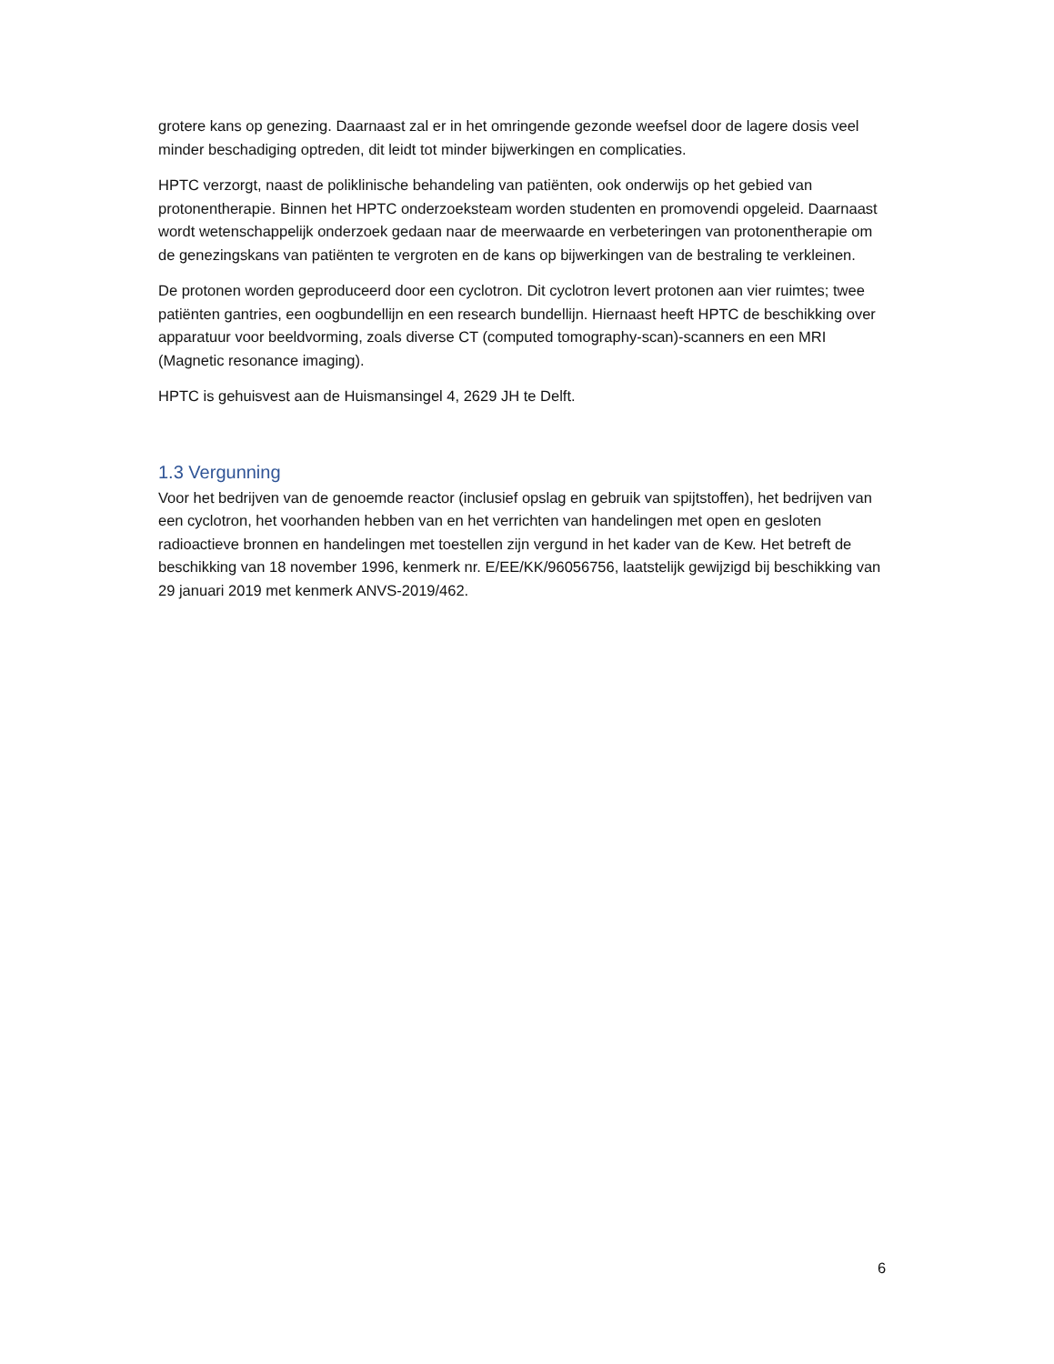grotere kans op genezing. Daarnaast zal er in het omringende gezonde weefsel door de lagere dosis veel minder beschadiging optreden, dit leidt tot minder bijwerkingen en complicaties.
HPTC verzorgt, naast de poliklinische behandeling van patiënten, ook onderwijs op het gebied van protonentherapie. Binnen het HPTC onderzoeksteam worden studenten en promovendi opgeleid. Daarnaast wordt wetenschappelijk onderzoek gedaan naar de meerwaarde en verbeteringen van protonentherapie om de genezingskans van patiënten te vergroten en de kans op bijwerkingen van de bestraling te verkleinen.
De protonen worden geproduceerd door een cyclotron. Dit cyclotron levert protonen aan vier ruimtes; twee patiënten gantries, een oogbundellijn en een research bundellijn. Hiernaast heeft HPTC de beschikking over apparatuur voor beeldvorming, zoals diverse CT (computed tomography-scan)-scanners en een MRI (Magnetic resonance imaging).
HPTC is gehuisvest aan de Huismansingel 4, 2629 JH te Delft.
1.3 Vergunning
Voor het bedrijven van de genoemde reactor (inclusief opslag en gebruik van spijtstoffen), het bedrijven van een cyclotron, het voorhanden hebben van en het verrichten van handelingen met open en gesloten radioactieve bronnen en handelingen met toestellen zijn vergund in het kader van de Kew. Het betreft de beschikking van 18 november 1996, kenmerk nr. E/EE/KK/96056756, laatstelijk gewijzigd bij beschikking van 29 januari 2019 met kenmerk ANVS-2019/462.
6